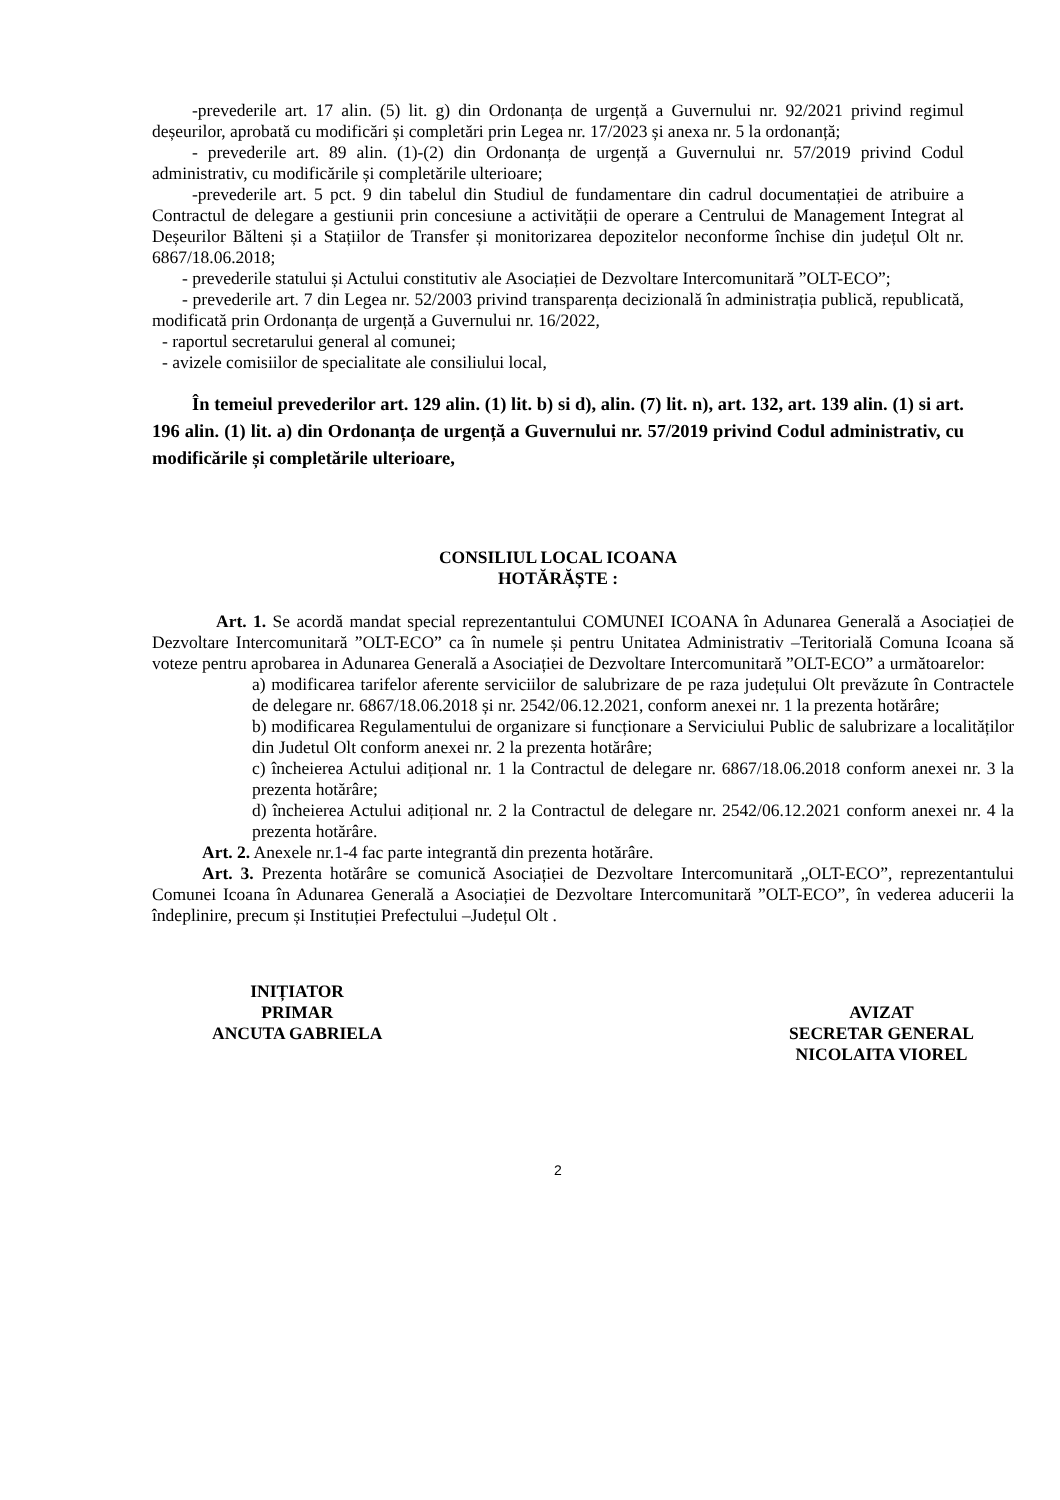-prevederile art. 17 alin. (5) lit. g) din Ordonanța de urgență a Guvernului nr. 92/2021 privind regimul deșeurilor, aprobată cu modificări și completări prin Legea nr. 17/2023 și anexa nr. 5 la ordonanță;
- prevederile art. 89 alin. (1)-(2) din Ordonanța de urgență a Guvernului nr. 57/2019 privind Codul administrativ, cu modificările și completările ulterioare;
-prevederile art. 5 pct. 9 din tabelul din Studiul de fundamentare din cadrul documentației de atribuire a Contractul de delegare a gestiunii prin concesiune a activității de operare a Centrului de Management Integrat al Deșeurilor Bălteni și a Stațiilor de Transfer și monitorizarea depozitelor neconforme închise din județul Olt nr. 6867/18.06.2018;
- prevederile statului și Actului constitutiv ale Asociației de Dezvoltare Intercomunitară ”OLT-ECO”;
- prevederile art. 7 din Legea nr. 52/2003 privind transparența decizională în administrația publică, republicată, modificată prin Ordonanța de urgență a Guvernului nr. 16/2022,
- raportul secretarului general al comunei;
- avizele comisiilor de specialitate ale consiliului local,
În temeiul prevederilor art. 129 alin. (1) lit. b) si d), alin. (7) lit. n), art. 132, art. 139 alin. (1) si art. 196 alin. (1) lit. a) din Ordonanța de urgență a Guvernului nr. 57/2019 privind Codul administrativ, cu modificările și completările ulterioare,
CONSILIUL LOCAL ICOANA
HOTĂRĂȘTE :
Art. 1. Se acordă mandat special reprezentantului COMUNEI ICOANA în Adunarea Generală a Asociației de Dezvoltare Intercomunitară ”OLT-ECO” ca în numele și pentru Unitatea Administrativ –Teritorială Comuna Icoana să voteze pentru aprobarea in Adunarea Generală a Asociației de Dezvoltare Intercomunitară ”OLT-ECO” a următoarelor:
a) modificarea tarifelor aferente serviciilor de salubrizare de pe raza județului Olt prevăzute în Contractele de delegare nr. 6867/18.06.2018 și nr. 2542/06.12.2021, conform anexei nr. 1 la prezenta hotărâre;
b) modificarea Regulamentului de organizare si funcționare a Serviciului Public de salubrizare a localităților din Judetul Olt conform anexei nr. 2 la prezenta hotărâre;
c) încheierea Actului adițional nr. 1 la Contractul de delegare nr. 6867/18.06.2018 conform anexei nr. 3 la prezenta hotărâre;
d) încheierea Actului adițional nr. 2 la Contractul de delegare nr. 2542/06.12.2021 conform anexei nr. 4 la prezenta hotărâre.
Art. 2. Anexele nr.1-4 fac parte integrantă din prezenta hotărâre.
Art. 3. Prezenta hotărâre se comunică Asociației de Dezvoltare Intercomunitară „OLT-ECO”, reprezentantului Comunei Icoana în Adunarea Generală a Asociației de Dezvoltare Intercomunitară ”OLT-ECO”, în vederea aducerii la îndeplinire, precum și Instituției Prefectului –Județul Olt .
INIȚIATOR
PRIMAR
ANCUTA GABRIELA
AVIZAT
SECRETAR GENERAL
NICOLAITA VIOREL
2